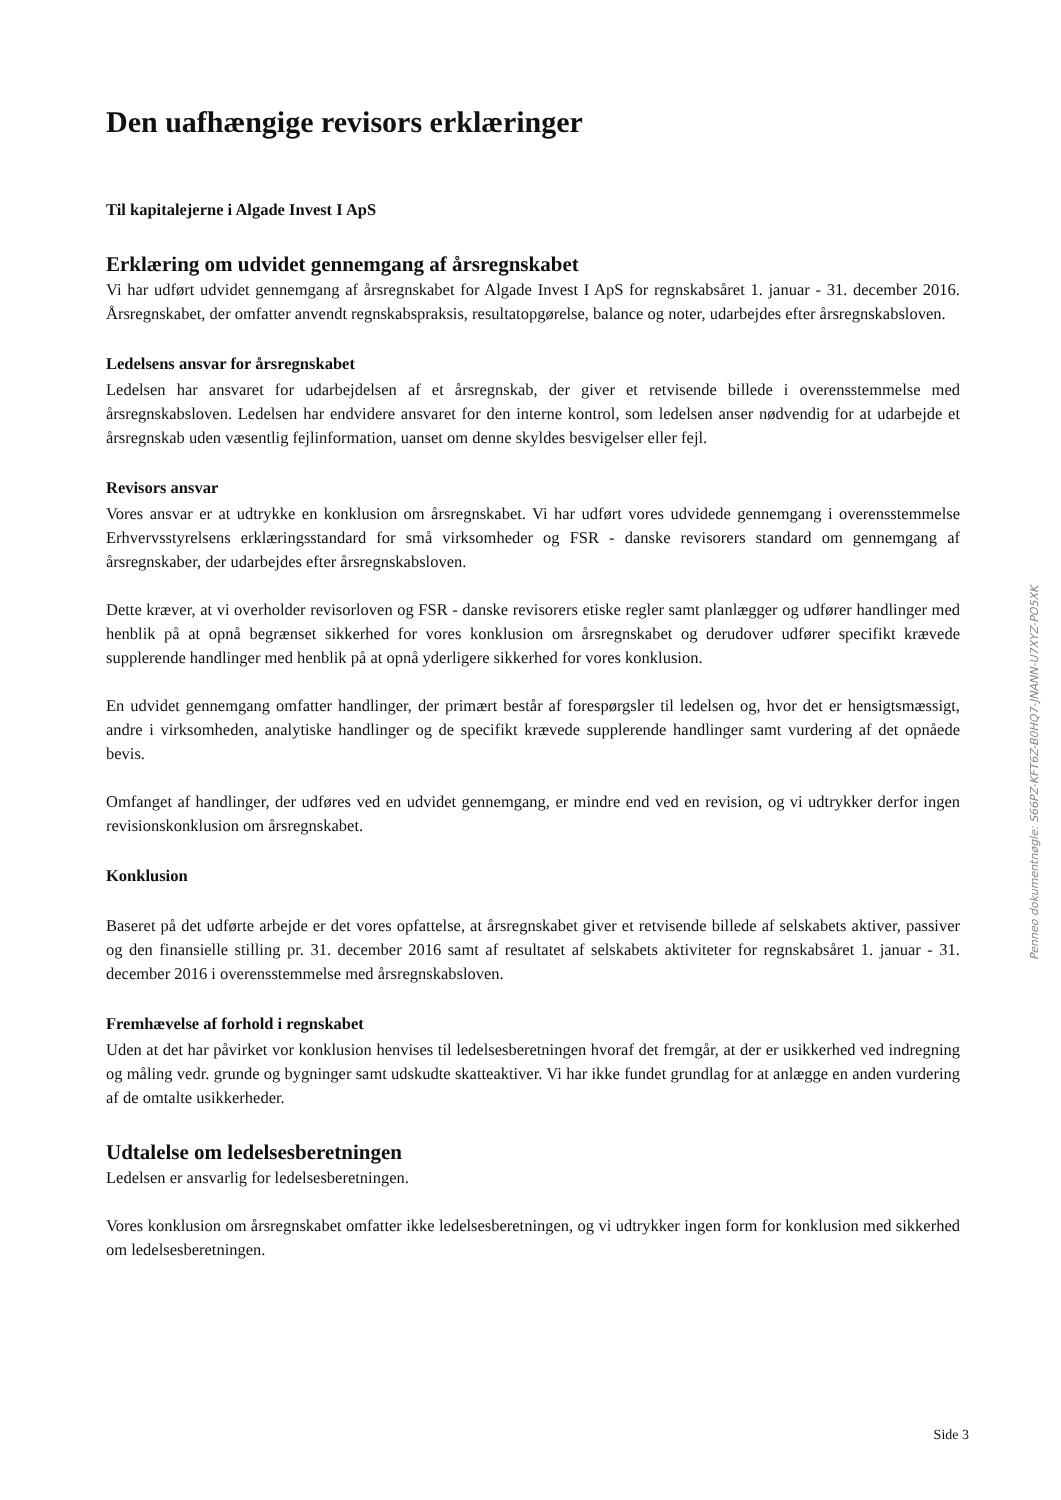Den uafhængige revisors erklæringer
Til kapitalejerne i Algade Invest I ApS
Erklæring om udvidet gennemgang af årsregnskabet
Vi har udført udvidet gennemgang af årsregnskabet for Algade Invest I ApS for regnskabsåret 1. januar - 31. december 2016. Årsregnskabet, der omfatter anvendt regnskabspraksis, resultatopgørelse, balance og noter, udarbejdes efter årsregnskabsloven.
Ledelsens ansvar for årsregnskabet
Ledelsen har ansvaret for udarbejdelsen af et årsregnskab, der giver et retvisende billede i overensstemmelse med årsregnskabsloven. Ledelsen har endvidere ansvaret for den interne kontrol, som ledelsen anser nødvendig for at udarbejde et årsregnskab uden væsentlig fejlinformation, uanset om denne skyldes besvigelser eller fejl.
Revisors ansvar
Vores ansvar er at udtrykke en konklusion om årsregnskabet. Vi har udført vores udvidede gennemgang i overensstemmelse Erhvervsstyrelsens erklæringsstandard for små virksomheder og FSR - danske revisorers standard om gennemgang af årsregnskaber, der udarbejdes efter årsregnskabsloven.
Dette kræver, at vi overholder revisorloven og FSR - danske revisorers etiske regler samt planlægger og udfører handlinger med henblik på at opnå begrænset sikkerhed for vores konklusion om årsregnskabet og derudover udfører specifikt krævede supplerende handlinger med henblik på at opnå yderligere sikkerhed for vores konklusion.
En udvidet gennemgang omfatter handlinger, der primært består af forespørgsler til ledelsen og, hvor det er hensigtsmæssigt, andre i virksomheden, analytiske handlinger og de specifikt krævede supplerende handlinger samt vurdering af det opnåede bevis.
Omfanget af handlinger, der udføres ved en udvidet gennemgang, er mindre end ved en revision, og vi udtrykker derfor ingen revisionskonklusion om årsregnskabet.
Konklusion
Baseret på det udførte arbejde er det vores opfattelse, at årsregnskabet giver et retvisende billede af selskabets aktiver, passiver og den finansielle stilling pr. 31. december 2016 samt af resultatet af selskabets aktiviteter for regnskabsåret 1. januar - 31. december 2016 i overensstemmelse med årsregnskabsloven.
Fremhævelse af forhold i regnskabet
Uden at det har påvirket vor konklusion henvises til ledelsesberetningen hvoraf det fremgår, at der er usikkerhed ved indregning og måling vedr. grunde og bygninger samt udskudte skatteaktiver. Vi har ikke fundet grundlag for at anlægge en anden vurdering af de omtalte usikkerheder.
Udtalelse om ledelsesberetningen
Ledelsen er ansvarlig for ledelsesberetningen.
Vores konklusion om årsregnskabet omfatter ikke ledelsesberetningen, og vi udtrykker ingen form for konklusion med sikkerhed om ledelsesberetningen.
Penneo dokumentnøgle: S66PZ-KFT6Z-B0HQ7-JNANN-U7XYZ-PO5XK
Side 3